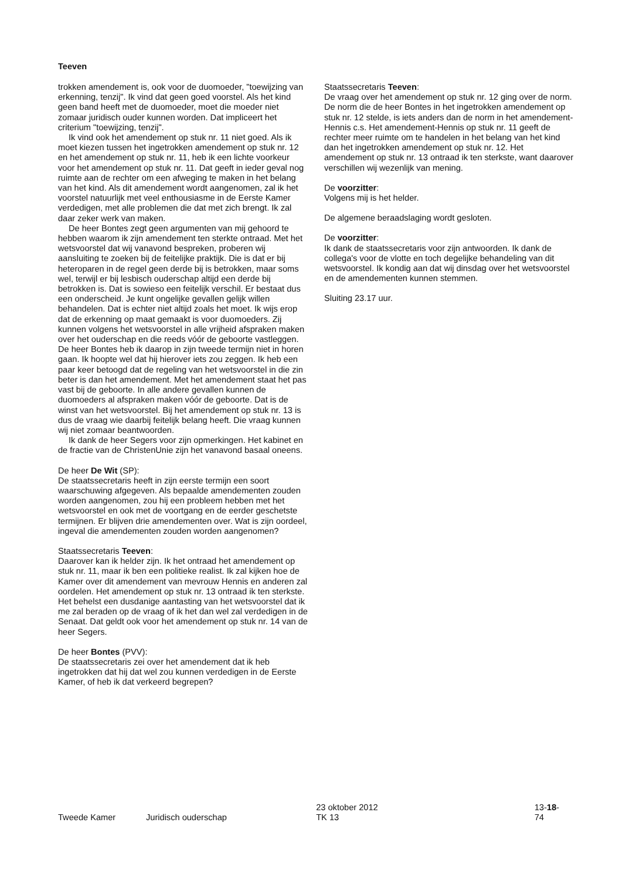Teeven
trokken amendement is, ook voor de duomoeder, "toewij­zing van erkenning, tenzij". Ik vind dat geen goed voor­stel. Als het kind geen band heeft met de duomoeder, moet die moeder niet zomaar juridisch ouder kunnen worden. Dat impliceert het criterium "toewijzing, tenzij".
Ik vind ook het amendement op stuk nr. 11 niet goed. Als ik moet kiezen tussen het ingetrokken amendement op stuk nr. 12 en het amendement op stuk nr. 11, heb ik een lichte voorkeur voor het amendement op stuk nr. 11. Dat geeft in ieder geval nog ruimte aan de rechter om een afweging te maken in het belang van het kind. Als dit amendement wordt aangenomen, zal ik het voorstel na­tuurlijk met veel enthousiasme in de Eerste Kamer verde­digen, met alle problemen die dat met zich brengt. Ik zal daar zeker werk van maken.
De heer Bontes zegt geen argumenten van mij gehoord te hebben waarom ik zijn amendement ten sterkte ont­raad. Met het wetsvoorstel dat wij vanavond bespreken, proberen wij aansluiting te zoeken bij de feitelijke praktijk. Die is dat er bij heteroparen in de regel geen derde bij is betrokken, maar soms wel, terwijl er bij lesbisch ouder­schap altijd een derde bij betrokken is. Dat is sowieso een feitelijk verschil. Er bestaat dus een onderscheid. Je kunt ongelijke gevallen gelijk willen behandelen. Dat is echter niet altijd zoals het moet. Ik wijs erop dat de erkenning op maat gemaakt is voor duomoeders. Zij kunnen volgens het wetsvoorstel in alle vrijheid afspraken maken over het ouderschap en die reeds vóór de geboorte vastleggen. De heer Bontes heb ik daarop in zijn tweede termijn niet in horen gaan. Ik hoopte wel dat hij hierover iets zou zeg­gen. Ik heb een paar keer betoogd dat de regeling van het wetsvoorstel in die zin beter is dan het amendement. Met het amendement staat het pas vast bij de geboorte. In alle andere gevallen kunnen de duomoeders al afspraken ma­ken vóór de geboorte. Dat is de winst van het wetsvoor­stel. Bij het amendement op stuk nr. 13 is dus de vraag wie daarbij feitelijk belang heeft. Die vraag kunnen wij niet zomaar beantwoorden.
Ik dank de heer Segers voor zijn opmerkingen. Het ka­binet en de fractie van de ChristenUnie zijn het vanavond basaal oneens.
De heer De Wit (SP):
De staatssecretaris heeft in zijn eerste termijn een soort waarschuwing afgegeven. Als bepaalde amendementen zouden worden aangenomen, zou hij een probleem heb­ben met het wetsvoorstel en ook met de voortgang en de eerder geschetste termijnen. Er blijven drie amendemen­ten over. Wat is zijn oordeel, ingeval die amendementen zouden worden aangenomen?
Staatssecretaris Teeven:
Daarover kan ik helder zijn. Ik het ontraad het amende­ment op stuk nr. 11, maar ik ben een politieke realist. Ik zal kijken hoe de Kamer over dit amendement van mevrouw Hennis en anderen zal oordelen. Het amendement op stuk nr. 13 ontraad ik ten sterkste. Het behelst een dusdanige aantasting van het wetsvoorstel dat ik me zal beraden op de vraag of ik het dan wel zal verdedigen in de Senaat. Dat geldt ook voor het amendement op stuk nr. 14 van de heer Segers.
De heer Bontes (PVV):
De staatssecretaris zei over het amendement dat ik heb ingetrokken dat hij dat wel zou kunnen verdedigen in de Eerste Kamer, of heb ik dat verkeerd begrepen?
Staatssecretaris Teeven:
De vraag over het amendement op stuk nr. 12 ging over de norm. De norm die de heer Bontes in het ingetrok­ken amendement op stuk nr. 12 stelde, is iets anders dan de norm in het amendement-Hennis c.s. Het amende­ment-Hennis op stuk nr. 11 geeft de rechter meer ruimte om te handelen in het belang van het kind dan het inge­trokken amendement op stuk nr. 12. Het amendement op stuk nr. 13 ontraad ik ten sterkste, want daarover verschil­len wij wezenlijk van mening.
De voorzitter:
Volgens mij is het helder.
De algemene beraadslaging wordt gesloten.
De voorzitter:
Ik dank de staatssecretaris voor zijn antwoorden. Ik dank de collega's voor de vlotte en toch degelijke behandeling van dit wetsvoorstel. Ik kondig aan dat wij dinsdag over het wetsvoorstel en de amendementen kunnen stemmen.
Sluiting 23.17 uur.
Tweede Kamer
Juridisch ouderschap
23 oktober 2012
TK 13
13-18-74